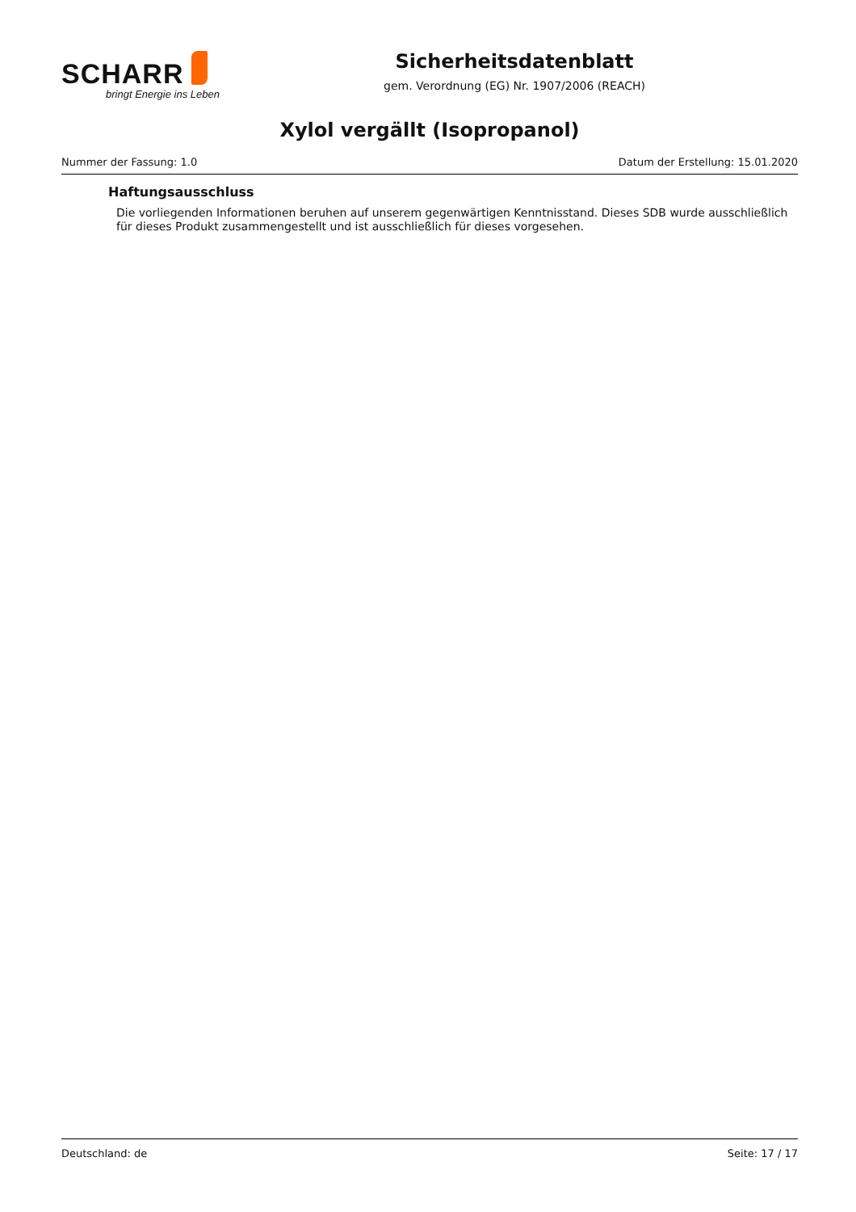SCHARR
bringt Energie ins Leben
Sicherheitsdatenblatt
gem. Verordnung (EG) Nr. 1907/2006 (REACH)
Xylol vergällt (Isopropanol)
Nummer der Fassung: 1.0 Datum der Erstellung: 15.01.2020
Haftungsausschluss
Die vorliegenden Informationen beruhen auf unserem gegenwärtigen Kenntnisstand. Dieses SDB wurde ausschließlich für dieses Produkt zusammengestellt und ist ausschließlich für dieses vorgesehen.
Deutschland: de Seite: 17 / 17